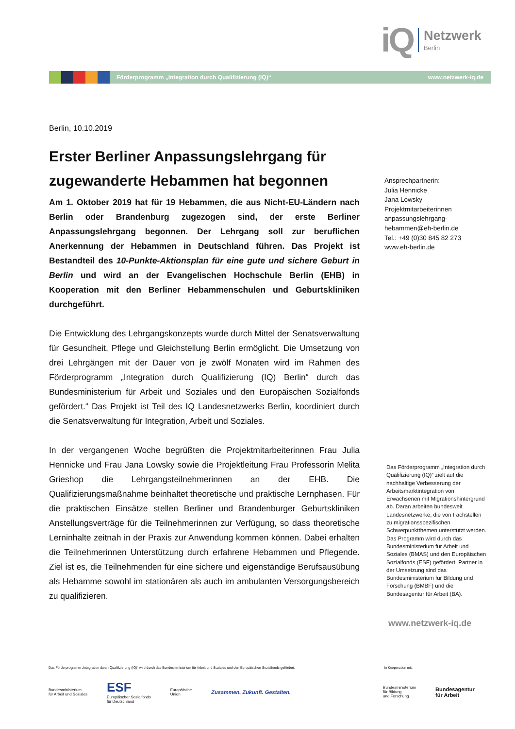iQ
Netzwerk
Berlin
Förderprogramm „Integration durch Qualifizierung (IQ)“www.netzwerk-iq.de
Berlin, 10.10.2019
Erster Berliner Anpassungslehrgang für zugewanderte Hebammen hat begonnen
Am 1. Oktober 2019 hat für 19 Hebammen, die aus Nicht-EU-Ländern nach Berlin oder Brandenburg zugezogen sind, der erste Berliner Anpassungslehrgang begonnen. Der Lehrgang soll zur beruflichen Anerkennung der Hebammen in Deutschland führen. Das Projekt ist Bestandteil des 10-Punkte-Aktionsplan für eine gute und sichere Geburt in Berlin und wird an der Evangelischen Hochschule Berlin (EHB) in Kooperation mit den Berliner Hebammenschulen und Geburtskliniken durchgeführt.
Die Entwicklung des Lehrgangskonzepts wurde durch Mittel der Senatsverwaltung für Gesundheit, Pflege und Gleichstellung Berlin ermöglicht. Die Umsetzung von drei Lehrgängen mit der Dauer von je zwölf Monaten wird im Rahmen des Förderprogramm „Integration durch Qualifizierung (IQ) Berlin“ durch das Bundesministerium für Arbeit und Soziales und den Europäischen Sozialfonds gefördert.“ Das Projekt ist Teil des IQ Landesnetzwerks Berlin, koordiniert durch die Senatsverwaltung für Integration, Arbeit und Soziales.
In der vergangenen Woche begrüßten die Projektmitarbeiterinnen Frau Julia Hennicke und Frau Jana Lowsky sowie die Projektleitung Frau Professorin Melita Grieshop die Lehrgangsteilnehmerinnen an der EHB. Die Qualifizierungsmaßnahme beinhaltet theoretische und praktische Lernphasen. Für die praktischen Einsätze stellen Berliner und Brandenburger Geburtskliniken Anstellungsverträge für die Teilnehmerinnen zur Verfügung, so dass theoretische Lerninhalte zeitnah in der Praxis zur Anwendung kommen können. Dabei erhalten die Teilnehmerinnen Unterstützung durch erfahrene Hebammen und Pflegende. Ziel ist es, die Teilnehmenden für eine sichere und eigenständige Berufsausübung als Hebamme sowohl im stationären als auch im ambulanten Versorgungsbereich zu qualifizieren.
Ansprechpartnerin:
Julia Hennicke
Jana Lowsky
Projektmitarbeiterinnen
anpassungslehrgang-
hebammen@eh-berlin.de
Tel.: +49 (0)30 845 82 273
www.eh-berlin.de
Das Förderprogramm „Integration durch Qualifizierung (IQ)“ zielt auf die nachhaltige Verbesserung der Arbeitsmarktintegration von Erwachsenen mit Migrationshintergrund ab. Daran arbeiten bundesweit Landesnetzwerke, die von Fachstellen zu migrationsspezifischen Schwerpunktthemen unterstützt werden. Das Programm wird durch das Bundesministerium für Arbeit und Soziales (BMAS) und den Europäischen Sozialfonds (ESF) gefördert. Partner in der Umsetzung sind das Bundesministerium für Bildung und Forschung (BMBF) und die Bundesagentur für Arbeit (BA).
www.netzwerk-iq.de
Das Förderprogramm „Integration durch Qualifizierung (IQ)“ wird durch das Bundesministerium für Arbeit und Soziales und den Europäischen Sozialfonds gefördert. In Kooperation mit:
Bundesministerium
für Arbeit und Soziales ESF
Europäischer Sozialfonds
für Deutschland Europäische
Union Zusammen. Zukunft. Gestalten. Bundesministerium
für Bildung
und Forschung Bundesagentur
für Arbeit